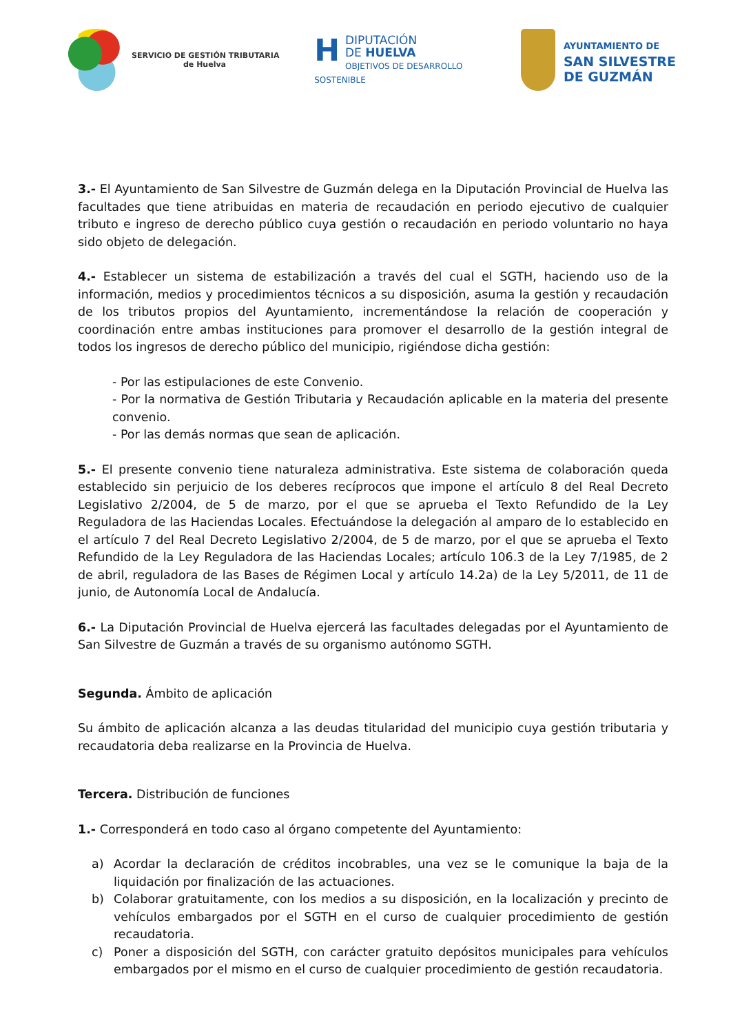SERVICIO DE GESTIÓN TRIBUTARIA
de Huelva
HDIPUTACIÓN
DE HUELVA
OBJETIVOS DE DESARROLLO SOSTENIBLE
AYUNTAMIENTO DE
SAN SILVESTRE
DE GUZMÁN
3.- El Ayuntamiento de San Silvestre de Guzmán delega en la Diputación Provincial de Huelva las facultades que tiene atribuidas en materia de recaudación en periodo ejecutivo de cualquier tributo e ingreso de derecho público cuya gestión o recaudación en periodo voluntario no haya sido objeto de delegación.
4.- Establecer un sistema de estabilización a través del cual el SGTH, haciendo uso de la información, medios y procedimientos técnicos a su disposición, asuma la gestión y recaudación de los tributos propios del Ayuntamiento, incrementándose la relación de cooperación y coordinación entre ambas instituciones para promover el desarrollo de la gestión integral de todos los ingresos de derecho público del municipio, rigiéndose dicha gestión:
- Por las estipulaciones de este Convenio.
- Por la normativa de Gestión Tributaria y Recaudación aplicable en la materia del presente convenio.
- Por las demás normas que sean de aplicación.
5.- El presente convenio tiene naturaleza administrativa. Este sistema de colaboración queda establecido sin perjuicio de los deberes recíprocos que impone el artículo 8 del Real Decreto Legislativo 2/2004, de 5 de marzo, por el que se aprueba el Texto Refundido de la Ley Reguladora de las Haciendas Locales. Efectuándose la delegación al amparo de lo establecido en el artículo 7 del Real Decreto Legislativo 2/2004, de 5 de marzo, por el que se aprueba el Texto Refundido de la Ley Reguladora de las Haciendas Locales; artículo 106.3 de la Ley 7/1985, de 2 de abril, reguladora de las Bases de Régimen Local y artículo 14.2a) de la Ley 5/2011, de 11 de junio, de Autonomía Local de Andalucía.
6.- La Diputación Provincial de Huelva ejercerá las facultades delegadas por el Ayuntamiento de San Silvestre de Guzmán a través de su organismo autónomo SGTH.
Segunda. Ámbito de aplicación
Su ámbito de aplicación alcanza a las deudas titularidad del municipio cuya gestión tributaria y recaudatoria deba realizarse en la Provincia de Huelva.
Tercera. Distribución de funciones
1.- Corresponderá en todo caso al órgano competente del Ayuntamiento:
a) Acordar la declaración de créditos incobrables, una vez se le comunique la baja de la liquidación por finalización de las actuaciones.
b) Colaborar gratuitamente, con los medios a su disposición, en la localización y precinto de vehículos embargados por el SGTH en el curso de cualquier procedimiento de gestión recaudatoria.
c) Poner a disposición del SGTH, con carácter gratuito depósitos municipales para vehículos embargados por el mismo en el curso de cualquier procedimiento de gestión recaudatoria.